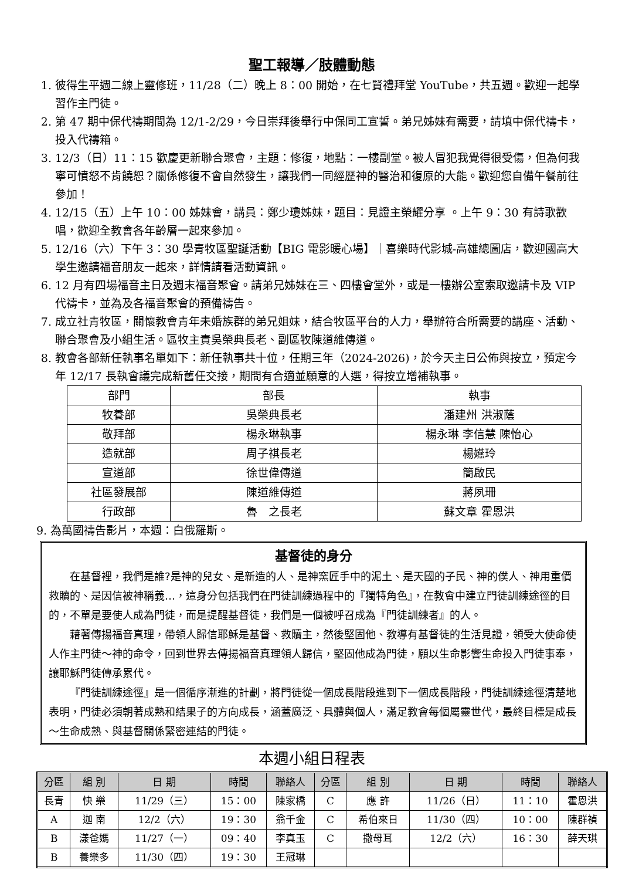聖工報導／肢體動態
1. 彼得生平週二線上靈修班，11/28（二）晚上 8：00 開始，在七賢禮拜堂 YouTube，共五週。歡迎一起學習作主門徒。
2. 第 47 期中保代禱期間為 12/1-2/29，今日崇拜後舉行中保同工宣誓。弟兄姊妹有需要，請填中保代禱卡，投入代禱箱。
3. 12/3（日）11：15 歡慶更新聯合聚會，主題：修復，地點：一樓副堂。被人冒犯我覺得很受傷，但為何我寧可憤怒不肯饒恕？關係修復不會自然發生，讓我們一同經歷神的醫治和復原的大能。歡迎您自備午餐前往參加！
4. 12/15（五）上午 10：00 姊妹會，講員：鄭少瓊姊妹，題目：見證主榮耀分享 。上午 9：30 有詩歌歡唱，歡迎全教會各年齡層一起來參加。
5. 12/16（六）下午 3：30 學青牧區聖誕活動【BIG 電影暖心場】｜喜樂時代影城-高雄總圖店，歡迎國高大學生邀請福音朋友一起來，詳情請看活動資訊。
6. 12 月有四場福音主日及週末福音聚會。請弟兄姊妹在三、四樓會堂外，或是一樓辦公室索取邀請卡及 VIP 代禱卡，並為及各福音聚會的預備禱告。
7. 成立社青牧區，關懷教會青年未婚族群的弟兄姐妹，結合牧區平台的人力，舉辦符合所需要的講座、活動、聯合聚會及小組生活。區牧主責吳榮典長老、副區牧陳道維傳道。
8. 教會各部新任執事名單如下：新任執事共十位，任期三年（2024-2026)，於今天主日公佈與按立，預定今年 12/17 長執會議完成新舊任交接，期間有合適並願意的人選，得按立增補執事。
| 部門 | 部長 | 執事 |
| 牧養部 | 吳榮典長老 | 潘建州 洪淑蔭 |
| 敬拜部 | 楊永琳執事 | 楊永琳 李信慧 陳怡心 |
| 造就部 | 周子祺長老 | 楊嬿玲 |
| 宣道部 | 徐世偉傳道 | 簡啟民 |
| 社區發展部 | 陳道維傳道 | 蔣夙珊 |
| 行政部 | 魯 之長老 | 蘇文章 霍恩洪 |
9. 為萬國禱告影片，本週：白俄羅斯。
基督徒的身分
在基督裡，我們是誰?是神的兒女、是新造的人、是神窯匠手中的泥土、是天國的子民、神的僕人、神用重價救贖的、是因信被神稱義…，這身分包括我們在門徒訓練過程中的『獨特角色』，在教會中建立門徒訓練途徑的目的，不單是要使人成為門徒，而是提醒基督徒，我們是一個被呼召成為『門徒訓練者』的人。
藉著傳揚福音真理，帶領人歸信耶穌是基督、救贖主，然後堅固他、教導有基督徒的生活見證，領受大使命使人作主門徒～神的命令，回到世界去傳揚福音真理領人歸信，堅固他成為門徒，願以生命影響生命投入門徒事奉，讓耶穌門徒傳承累代。
『門徒訓練途徑』是一個循序漸進的計劃，將門徒從一個成長階段進到下一個成長階段，門徒訓練途徑清楚地表明，門徒必須朝著成熟和結果子的方向成長，涵蓋廣泛、具體與個人，滿足教會每個屬靈世代，最終目標是成長～生命成熟、與基督關係緊密連結的門徒。
本週小組日程表
| 分區 | 組 別 | 日 期 | 時間 | 聯絡人 | 分區 | 組 別 | 日 期 | 時間 | 聯絡人 |
| --- | --- | --- | --- | --- | --- | --- | --- | --- | --- |
| 長青 | 快 樂 | 11/29（三） | 15：00 | 陳家橋 | C | 應 許 | 11/26（日） | 11：10 | 霍恩洪 |
| A | 迦 南 | 12/2（六） | 19：30 | 翁千金 | C | 希伯來日 | 11/30（四） | 10：00 | 陳群禎 |
| B | 漾爸媽 | 11/27（一） | 09：40 | 李真玉 | C | 撒母耳 | 12/2（六） | 16：30 | 薛天琪 |
| B | 養樂多 | 11/30（四） | 19：30 | 王冠琳 | | | | | |